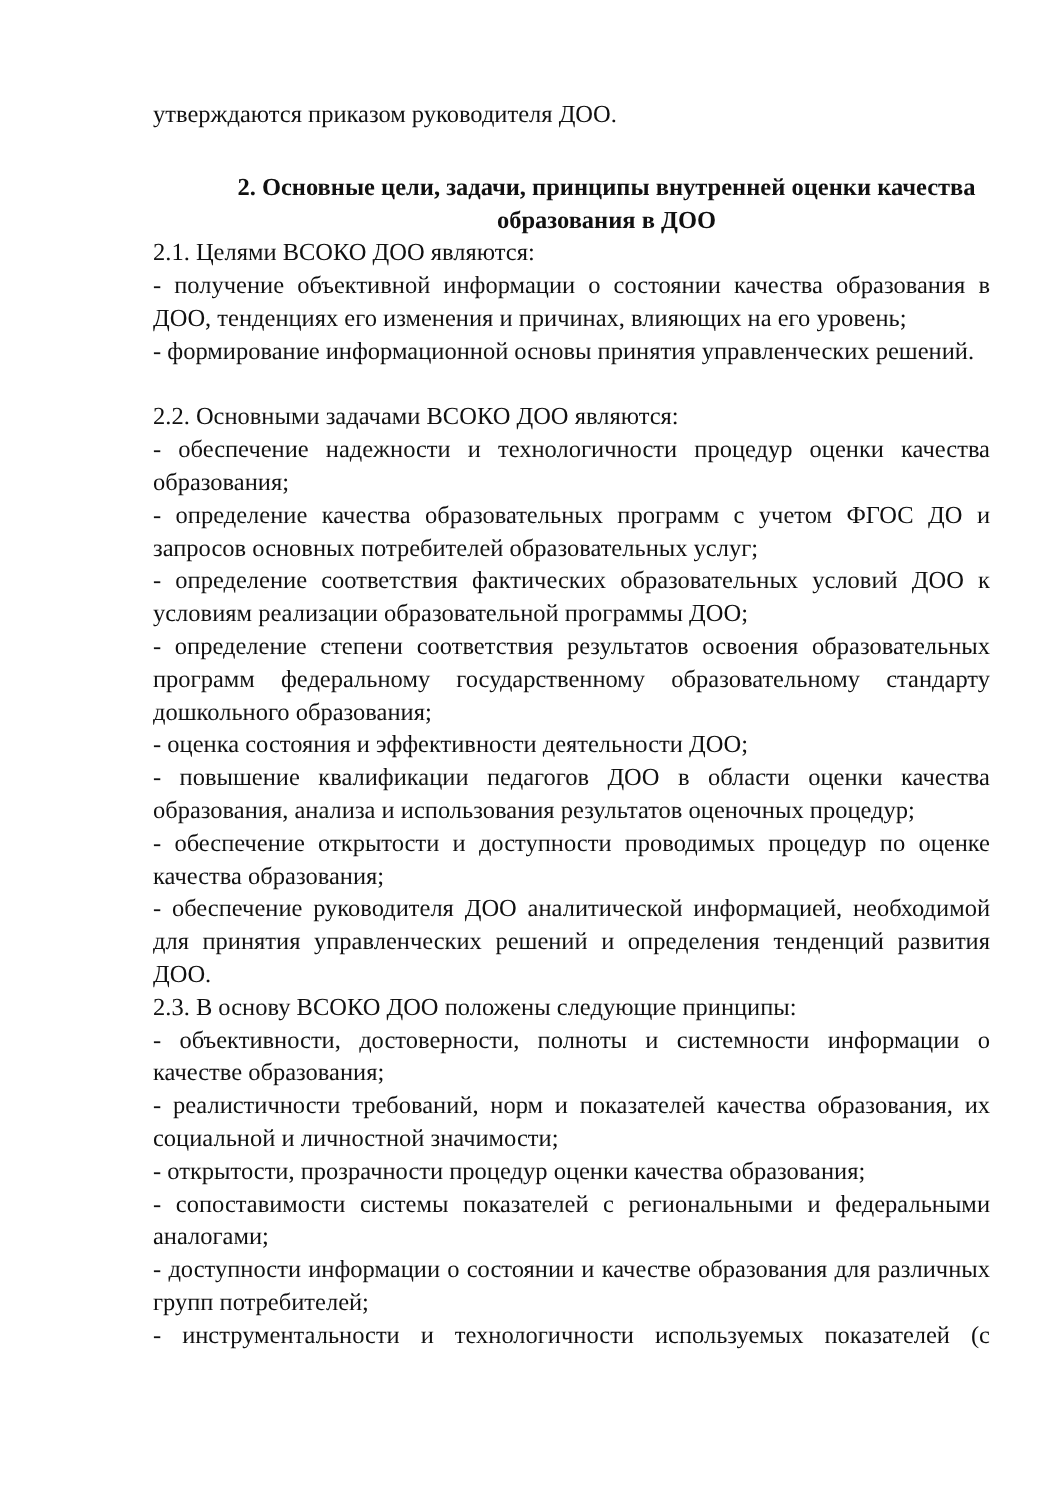утверждаются приказом руководителя ДОО.
2. Основные цели, задачи, принципы внутренней оценки качества образования в ДОО
2.1. Целями ВСОКО ДОО являются:
- получение объективной информации о состоянии качества образования в ДОО, тенденциях его изменения и причинах, влияющих на его уровень;
- формирование информационной основы принятия управленческих решений.
2.2. Основными задачами ВСОКО ДОО являются:
- обеспечение надежности и технологичности процедур оценки качества образования;
- определение качества образовательных программ с учетом ФГОС ДО и запросов основных потребителей образовательных услуг;
- определение соответствия фактических образовательных условий ДОО к условиям реализации образовательной программы ДОО;
- определение степени соответствия результатов освоения образовательных программ федеральному государственному образовательному стандарту дошкольного образования;
- оценка состояния и эффективности деятельности ДОО;
- повышение квалификации педагогов ДОО в области оценки качества образования, анализа и использования результатов оценочных процедур;
- обеспечение открытости и доступности проводимых процедур по оценке качества образования;
- обеспечение руководителя ДОО аналитической информацией, необходимой для принятия управленческих решений и определения тенденций развития ДОО.
2.3. В основу ВСОКО ДОО положены следующие принципы:
- объективности, достоверности, полноты и системности информации о качестве образования;
- реалистичности требований, норм и показателей качества образования, их социальной и личностной значимости;
- открытости, прозрачности процедур оценки качества образования;
- сопоставимости системы показателей с региональными и федеральными аналогами;
- доступности информации о состоянии и качестве образования для различных групп потребителей;
- инструментальности и технологичности используемых показателей (с